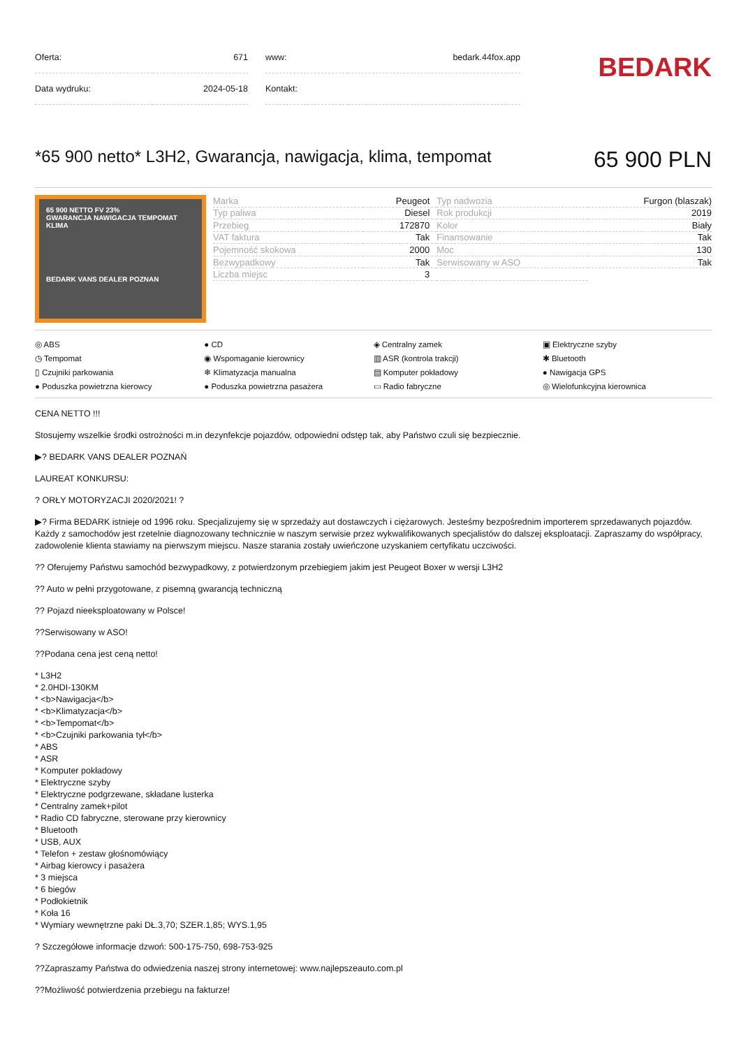| Oferta: | 671 |
| Data wydruku: | 2024-05-18 |
| www: | bedark.44fox.app |
| Kontakt: | |
BEDARK
*65 900 netto* L3H2, Gwarancja, nawigacja, klima, tempomat 65 900 PLN
65 900 NETTO FV 23%
GWARANCJA NAWIGACJA TEMPOMAT KLIMA
BEDARK VANS DEALER POZNAN
| Marka | Peugeot | Typ nadwozia | Furgon (blaszak) |
| Typ paliwa | Diesel | Rok produkcji | 2019 |
| Przebieg | 172870 | Kolor | Biały |
| VAT faktura | Tak | Finansowanie | Tak |
| Pojemność skokowa | 2000 | Moc | 130 |
| Bezwypadkowy | Tak | Serwisowany w ASO | Tak |
| Liczba miejsc | 3 | | |
◎ ABS ● CD ◈ Centralny zamek ▣ Elektryczne szyby ◷ Tempomat ◉ Wspomaganie kierownicy ▥ ASR (kontrola trakcji) ✱ Bluetooth ▯ Czujniki parkowania ❄ Klimatyzacja manualna ▤ Komputer pokładowy ● Nawigacja GPS ● Poduszka powietrzna kierowcy ● Poduszka powietrzna pasażera ▭ Radio fabryczne ◎ Wielofunkcyjna kierownica
CENA NETTO !!!
Stosujemy wszelkie środki ostrożności m.in dezynfekcje pojazdów, odpowiedni odstęp tak, aby Państwo czuli się bezpiecznie.
▶? BEDARK VANS DEALER POZNAŃ
LAUREAT KONKURSU:
? ORŁY MOTORYZACJI 2020/2021! ?
▶? Firma BEDARK istnieje od 1996 roku. Specjalizujemy się w sprzedaży aut dostawczych i ciężarowych. Jesteśmy bezpośrednim importerem sprzedawanych pojazdów. Każdy z samochodów jest rzetelnie diagnozowany technicznie w naszym serwisie przez wykwalifikowanych specjalistów do dalszej eksploatacji. Zapraszamy do współpracy, zadowolenie klienta stawiamy na pierwszym miejscu. Nasze starania zostały uwieńczone uzyskaniem certyfikatu uczciwości.
?? Oferujemy Państwu samochód bezwypadkowy, z potwierdzonym przebiegiem jakim jest Peugeot Boxer w wersji L3H2
?? Auto w pełni przygotowane, z pisemną gwarancją techniczną
?? Pojazd nieeksploatowany w Polsce!
??Serwisowany w ASO!
??Podana cena jest ceną netto!
* L3H2
* 2.0HDI-130KM
* <b>Nawigacja</b>
* <b>Klimatyzacja</b>
* <b>Tempomat</b>
* <b>Czujniki parkowania tył</b>
* ABS
* ASR
* Komputer pokładowy
* Elektryczne szyby
* Elektryczne podgrzewane, składane lusterka
* Centralny zamek+pilot
* Radio CD fabryczne, sterowane przy kierownicy
* Bluetooth
* USB, AUX
* Telefon + zestaw głośnomówiący
* Airbag kierowcy i pasażera
* 3 miejsca
* 6 biegów
* Podłokietnik
* Koła 16
* Wymiary wewnętrzne paki DŁ.3,70; SZER.1,85; WYS.1,95
? Szczegółowe informacje dzwoń: 500-175-750, 698-753-925
??Zapraszamy Państwa do odwiedzenia naszej strony internetowej: www.najlepszeauto.com.pl
??Możliwość potwierdzenia przebiegu na fakturze!